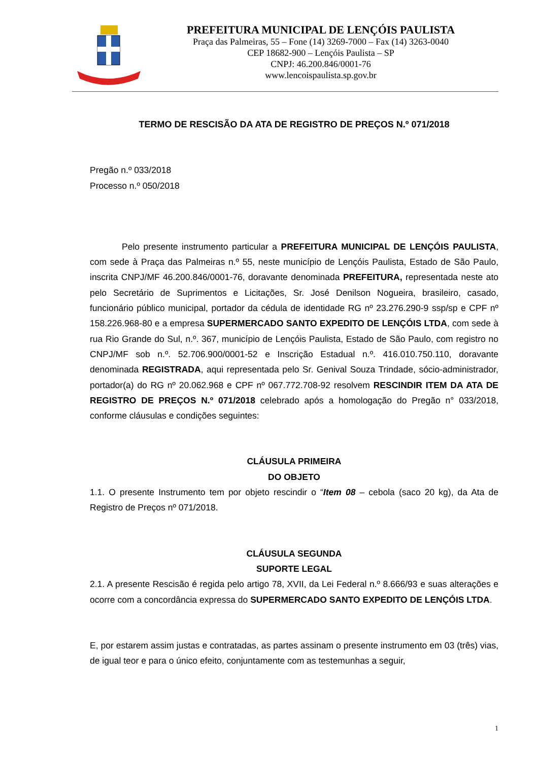PREFEITURA MUNICIPAL DE LENÇÓIS PAULISTA
Praça das Palmeiras, 55 – Fone (14) 3269-7000 – Fax (14) 3263-0040
CEP 18682-900 – Lençóis Paulista – SP
CNPJ: 46.200.846/0001-76
www.lencoispaulista.sp.gov.br
TERMO DE RESCISÃO DA ATA DE REGISTRO DE PREÇOS N.º 071/2018
Pregão n.º 033/2018
Processo n.º 050/2018
Pelo presente instrumento particular a PREFEITURA MUNICIPAL DE LENÇÓIS PAULISTA, com sede à Praça das Palmeiras n.º 55, neste município de Lençóis Paulista, Estado de São Paulo, inscrita CNPJ/MF 46.200.846/0001-76, doravante denominada PREFEITURA, representada neste ato pelo Secretário de Suprimentos e Licitações, Sr. José Denilson Nogueira, brasileiro, casado, funcionário público municipal, portador da cédula de identidade RG nº 23.276.290-9 ssp/sp e CPF nº 158.226.968-80 e a empresa SUPERMERCADO SANTO EXPEDITO DE LENÇÓIS LTDA, com sede à rua Rio Grande do Sul, n.º. 367, município de Lençóis Paulista, Estado de São Paulo, com registro no CNPJ/MF sob n.º. 52.706.900/0001-52 e Inscrição Estadual n.º. 416.010.750.110, doravante denominada REGISTRADA, aqui representada pelo Sr. Genival Souza Trindade, sócio-administrador, portador(a) do RG nº 20.062.968 e CPF nº 067.772.708-92 resolvem RESCINDIR ITEM DA ATA DE REGISTRO DE PREÇOS N.º 071/2018 celebrado após a homologação do Pregão n° 033/2018, conforme cláusulas e condições seguintes:
CLÁUSULA PRIMEIRA
DO OBJETO
1.1. O presente Instrumento tem por objeto rescindir o “Item 08 – cebola (saco 20 kg), da Ata de Registro de Preços nº 071/2018.
CLÁUSULA SEGUNDA
SUPORTE LEGAL
2.1. A presente Rescisão é regida pelo artigo 78, XVII, da Lei Federal n.º 8.666/93 e suas alterações e ocorre com a concordância expressa do SUPERMERCADO SANTO EXPEDITO DE LENÇÓIS LTDA.
E, por estarem assim justas e contratadas, as partes assinam o presente instrumento em 03 (três) vias, de igual teor e para o único efeito, conjuntamente com as testemunhas a seguir,
1